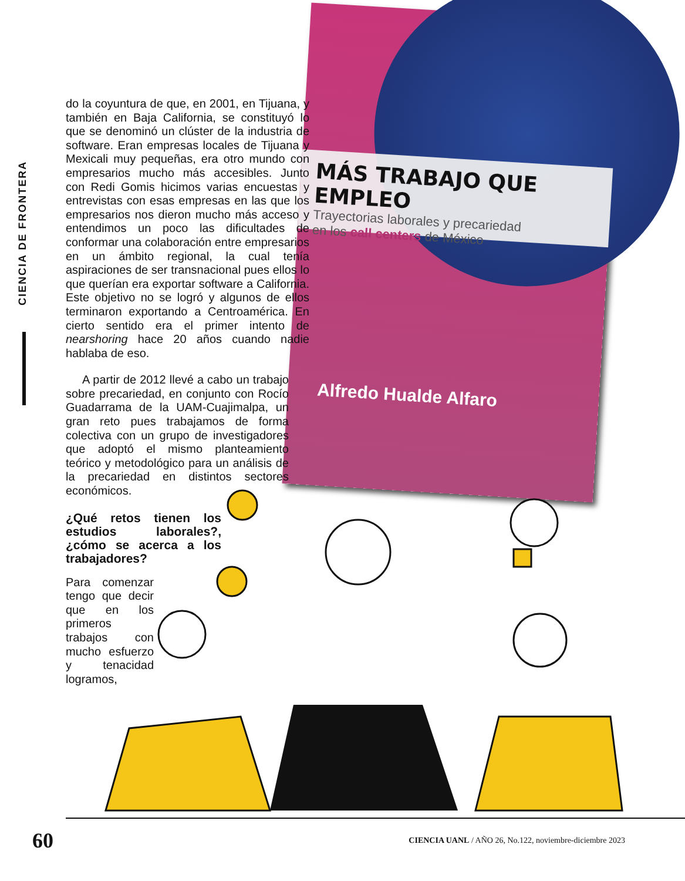CIENCIA DE FRONTERA
MÁS TRABAJO QUE EMPLEO
Trayectorias laborales y precariedad
en los call centers de México
Alfredo Hualde Alfaro
do la coyuntura de que, en 2001, en Tijuana, y también en Baja California, se constituyó lo que se denominó un clúster de la industria de software. Eran empresas locales de Tijuana y Mexicali muy pequeñas, era otro mundo con empresarios mucho más accesibles. Junto con Redi Gomis hicimos varias encuestas y entrevistas con esas empresas en las que los empresarios nos dieron mucho más acceso y entendimos un poco las dificultades de conformar una colaboración entre empresarios en un ámbito regional, la cual tenía aspiraciones de ser transnacional pues ellos lo que querían era exportar software a California. Este objetivo no se logró y algunos de ellos terminaron exportando a Centroamérica. En cierto sentido era el primer intento de nearshoring hace 20 años cuando nadie hablaba de eso.
A partir de 2012 llevé a cabo un trabajo sobre precariedad, en conjunto con Rocío Guadarrama de la UAM-Cuajimalpa, un gran reto pues trabajamos de forma colectiva con un grupo de investigadores que adoptó el mismo planteamiento teórico y metodológico para un análisis de la precariedad en distintos sectores económicos.
¿Qué retos tienen los estudios laborales?, ¿cómo se acerca a los trabajadores?
Para comenzar tengo que decir que en los primeros trabajos con mucho esfuerzo y tenacidad logramos,
60 CIENCIA UANL / AÑO 26, No.122, noviembre-diciembre 2023